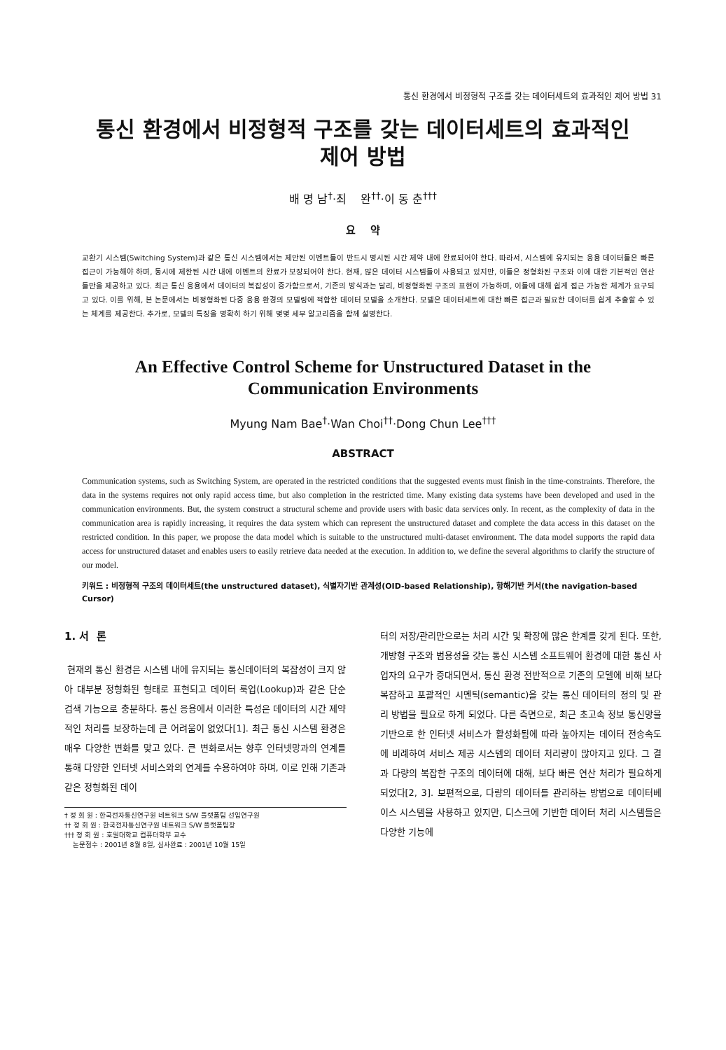통신 환경에서 비정형적 구조를 갖는 데이터세트의 효과적인 제어 방법 31
통신 환경에서 비정형적 구조를 갖는 데이터세트의 효과적인
제어 방법
배 명 남<sup>†</sup>·최 완<sup>††</sup>·이 동 춘<sup>†††</sup>
요 약
교환기 시스템(Switching System)과 같은 통신 시스템에서는 제안된 이벤트들이 반드시 명시된 시간 제약 내에 완료되어야 한다. 따라서, 시스템에 유지되는 응용 데이터들은 빠른 접근이 가능해야 하며, 동시에 제한된 시간 내에 이벤트의 완료가 보장되어야 한다. 현재, 많은 데이터 시스템들이 사용되고 있지만, 이들은 정형화된 구조와 이에 대한 기본적인 연산들만을 제공하고 있다. 최근 통신 응용에서 데이터의 복잡성이 증가함으로서, 기존의 방식과는 달리, 비정형화된 구조의 표현이 가능하며, 이들에 대해 쉽게 접근 가능한 체계가 요구되고 있다. 이를 위해, 본 논문에서는 비정형화된 다중 응용 환경의 모델링에 적합한 데이터 모델을 소개한다. 모델은 데이터세트에 대한 빠른 접근과 필요한 데이터를 쉽게 추출할 수 있는 체계를 제공한다. 추가로, 모델의 특징을 명확히 하기 위해 몇몇 세부 알고리즘을 함께 설명한다.
An Effective Control Scheme for Unstructured Dataset in the
Communication Environments
Myung Nam Bae<sup>†</sup>·Wan Choi<sup>††</sup>·Dong Chun Lee<sup>†††</sup>
ABSTRACT
Communication systems, such as Switching System, are operated in the restricted conditions that the suggested events must finish in the time-constraints. Therefore, the data in the systems requires not only rapid access time, but also completion in the restricted time. Many existing data systems have been developed and used in the communication environments. But, the system construct a structural scheme and provide users with basic data services only. In recent, as the complexity of data in the communication area is rapidly increasing, it requires the data system which can represent the unstructured dataset and complete the data access in this dataset on the restricted condition. In this paper, we propose the data model which is suitable to the unstructured multi-dataset environment. The data model supports the rapid data access for unstructured dataset and enables users to easily retrieve data needed at the execution. In addition to, we define the several algorithms to clarify the structure of our model.
키워드 : 비정형적 구조의 데이터세트(the unstructured dataset), 식별자기반 관계성(OID-based Relationship), 항해기반 커서(the navigation-based Cursor)
1. 서 론
현재의 통신 환경은 시스템 내에 유지되는 통신데이터의 복잡성이 크지 않아 대부분 정형화된 형태로 표현되고 데이터 룩업(Lookup)과 같은 단순 검색 기능으로 충분하다. 통신 응용에서 이러한 특성은 데이터의 시간 제약적인 처리를 보장하는데 큰 어려움이 없었다[1]. 최근 통신 시스템 환경은 매우 다양한 변화를 맞고 있다. 큰 변화로서는 향후 인터넷망과의 연계를 통해 다양한 인터넷 서비스와의 연계를 수용하여야 하며, 이로 인해 기존과 같은 정형화된 데이
† 정 회 원 : 한국전자통신연구원 네트워크 S/W 플랫폼팀 선임연구원
†† 정 회 원 : 한국전자통신연구원 네트워크 S/W 플랫폼팀장
††† 정 회 원 : 호원대학교 컴퓨터학부 교수
논문접수 : 2001년 8월 8일, 심사완료 : 2001년 10월 15일
터의 저장/관리만으로는 처리 시간 및 확장에 많은 한계를 갖게 된다. 또한, 개방형 구조와 범용성을 갖는 통신 시스템 소프트웨어 환경에 대한 통신 사업자의 요구가 증대되면서, 통신 환경 전반적으로 기존의 모델에 비해 보다 복잡하고 포괄적인 시멘틱(semantic)을 갖는 통신 데이터의 정의 및 관리 방법을 필요로 하게 되었다. 다른 측면으로, 최근 초고속 정보 통신망을 기반으로 한 인터넷 서비스가 활성화됨에 따라 높아지는 데이터 전송속도에 비례하여 서비스 제공 시스템의 데이터 처리량이 많아지고 있다. 그 결과 다량의 복잡한 구조의 데이터에 대해, 보다 빠른 연산 처리가 필요하게 되었다[2, 3]. 보편적으로, 다량의 데이터를 관리하는 방법으로 데이터베이스 시스템을 사용하고 있지만, 디스크에 기반한 데이터 처리 시스템들은 다양한 기능에